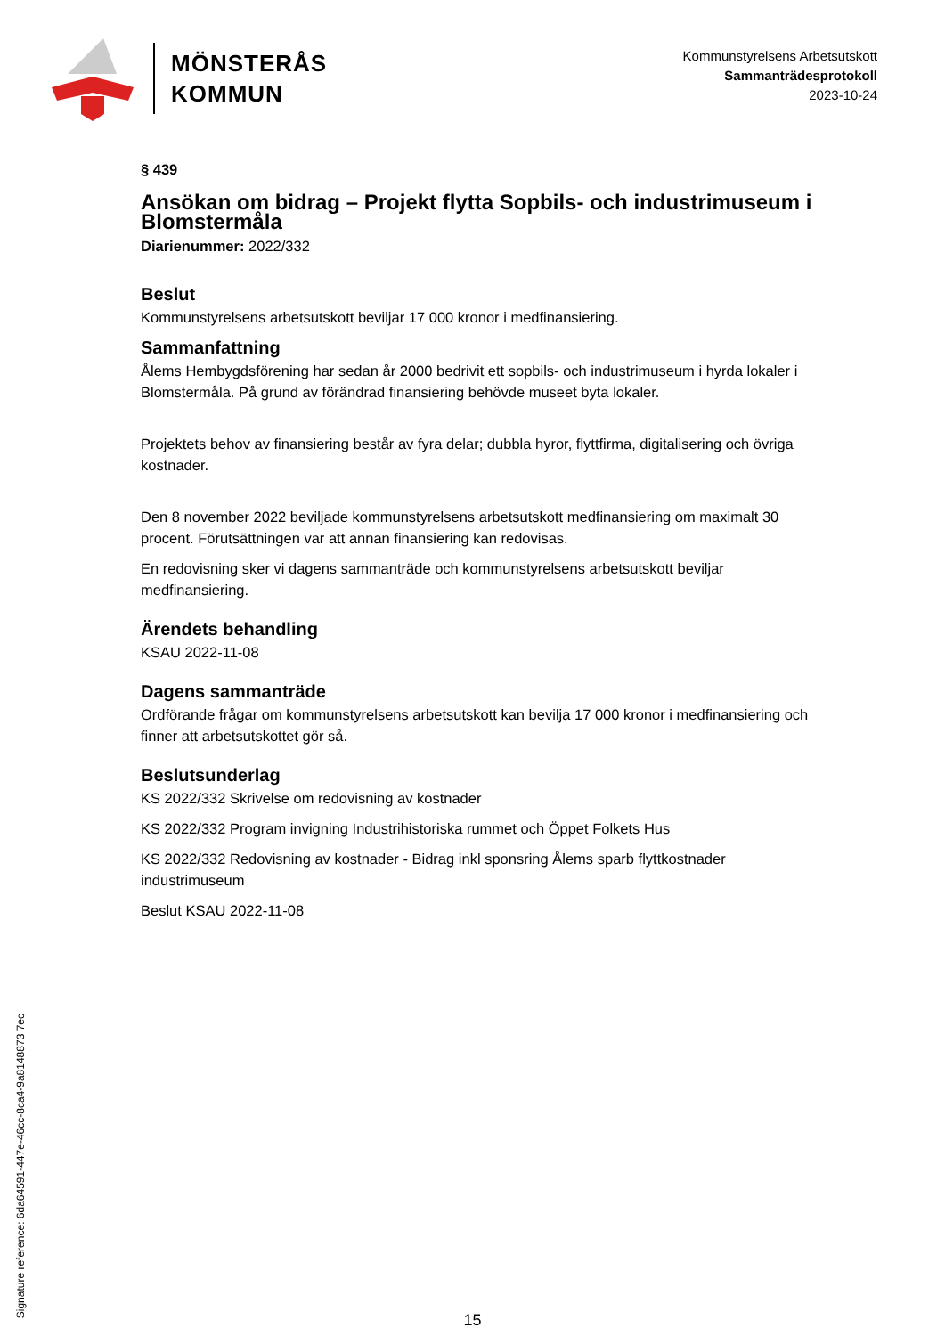MÖNSTERÅS
KOMMUN
Kommunstyrelsens Arbetsutskott
Sammanträdesprotokoll
2023-10-24
§ 439
Ansökan om bidrag – Projekt flytta Sopbils- och industrimuseum i Blomstermåla
Diarienummer: 2022/332
Beslut
Kommunstyrelsens arbetsutskott beviljar 17 000 kronor i medfinansiering.
Sammanfattning
Ålems Hembygdsförening har sedan år 2000 bedrivit ett sopbils- och industrimuseum i hyrda lokaler i Blomstermåla. På grund av förändrad finansiering behövde museet byta lokaler.
Projektets behov av finansiering består av fyra delar; dubbla hyror, flyttfirma, digitalisering och övriga kostnader.
Den 8 november 2022 beviljade kommunstyrelsens arbetsutskott medfinansiering om maximalt 30 procent. Förutsättningen var att annan finansiering kan redovisas.
En redovisning sker vi dagens sammanträde och kommunstyrelsens arbetsutskott beviljar medfinansiering.
Ärendets behandling
KSAU 2022-11-08
Dagens sammanträde
Ordförande frågar om kommunstyrelsens arbetsutskott kan bevilja 17 000 kronor i medfinansiering och finner att arbetsutskottet gör så.
Beslutsunderlag
KS 2022/332 Skrivelse om redovisning av kostnader
KS 2022/332 Program invigning Industrihistoriska rummet och Öppet Folkets Hus
KS 2022/332 Redovisning av kostnader - Bidrag inkl sponsring Ålems sparb flyttkostnader industrimuseum
Beslut KSAU 2022-11-08
Signature reference: 6da64591-447e-46cc-8ca4-9a8148873 7ec
15